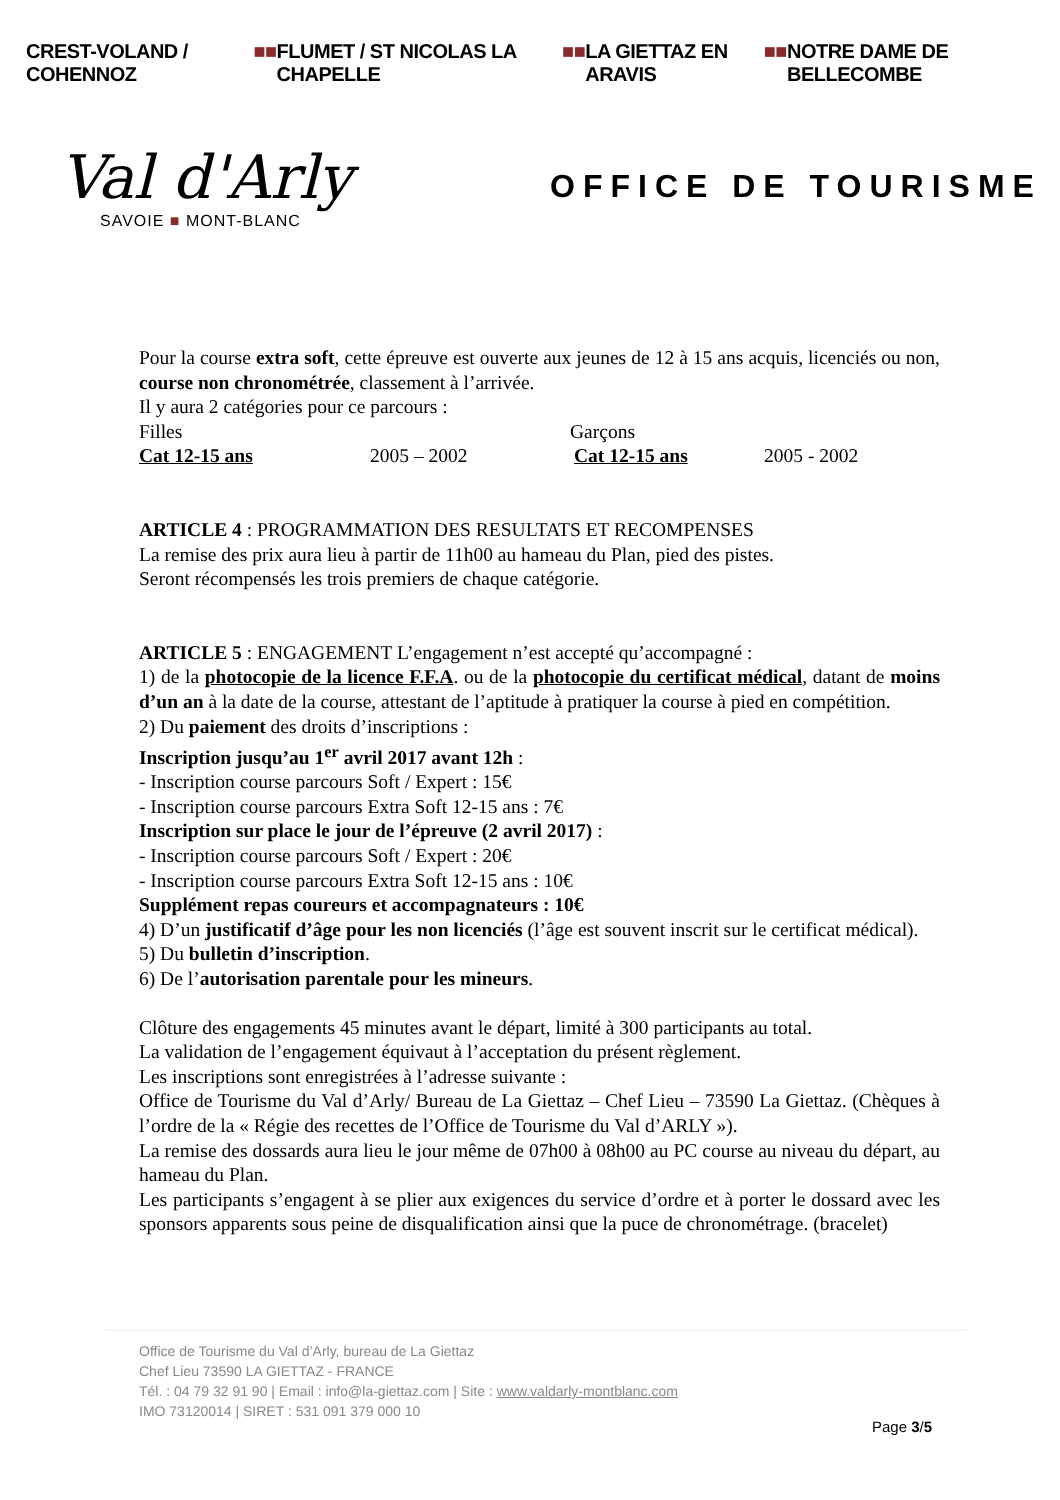CREST-VOLAND / COHENNOZ ■■ FLUMET / ST NICOLAS LA CHAPELLE ■■ LA GIETTAZ EN ARAVIS ■■ NOTRE DAME DE BELLECOMBE
Val d'Arly
SAVOIE ■ MONT-BLANC
OFFICE DE TOURISME
Pour la course extra soft, cette épreuve est ouverte aux jeunes de 12 à 15 ans acquis, licenciés ou non, course non chronométrée, classement à l’arrivée.
Il y aura 2 catégories pour ce parcours :
Filles Garçons
Cat 12-15 ans 2005 – 2002 Cat 12-15 ans 2005 - 2002
ARTICLE 4 : PROGRAMMATION DES RESULTATS ET RECOMPENSES
La remise des prix aura lieu à partir de 11h00 au hameau du Plan, pied des pistes.
Seront récompensés les trois premiers de chaque catégorie.
ARTICLE 5 : ENGAGEMENT L’engagement n’est accepté qu’accompagné :
1) de la photocopie de la licence F.F.A. ou de la photocopie du certificat médical, datant de moins d’un an à la date de la course, attestant de l’aptitude à pratiquer la course à pied en compétition.
2) Du paiement des droits d’inscriptions :
Inscription jusqu’au 1<sup>er</sup> avril 2017 avant 12h :
- Inscription course parcours Soft / Expert : 15€
- Inscription course parcours Extra Soft 12-15 ans : 7€
Inscription sur place le jour de l’épreuve (2 avril 2017) :
- Inscription course parcours Soft / Expert : 20€
- Inscription course parcours Extra Soft 12-15 ans : 10€
Supplément repas coureurs et accompagnateurs : 10€
4) D’un justificatif d’âge pour les non licenciés (l’âge est souvent inscrit sur le certificat médical).
5) Du bulletin d’inscription.
6) De l’autorisation parentale pour les mineurs.
Clôture des engagements 45 minutes avant le départ, limité à 300 participants au total.
La validation de l’engagement équivaut à l’acceptation du présent règlement.
Les inscriptions sont enregistrées à l’adresse suivante :
Office de Tourisme du Val d’Arly/ Bureau de La Giettaz – Chef Lieu – 73590 La Giettaz. (Chèques à l’ordre de la « Régie des recettes de l’Office de Tourisme du Val d’ARLY »).
La remise des dossards aura lieu le jour même de 07h00 à 08h00 au PC course au niveau du départ, au hameau du Plan.
Les participants s’engagent à se plier aux exigences du service d’ordre et à porter le dossard avec les sponsors apparents sous peine de disqualification ainsi que la puce de chronométrage. (bracelet)
Office de Tourisme du Val d’Arly, bureau de La Giettaz
Chef Lieu 73590 LA GIETTAZ - FRANCE
Tél. : 04 79 32 91 90 | Email : info@la-giettaz.com | Site : www.valdarly-montblanc.com
IMO 73120014 | SIRET : 531 091 379 000 10
Page 3/5